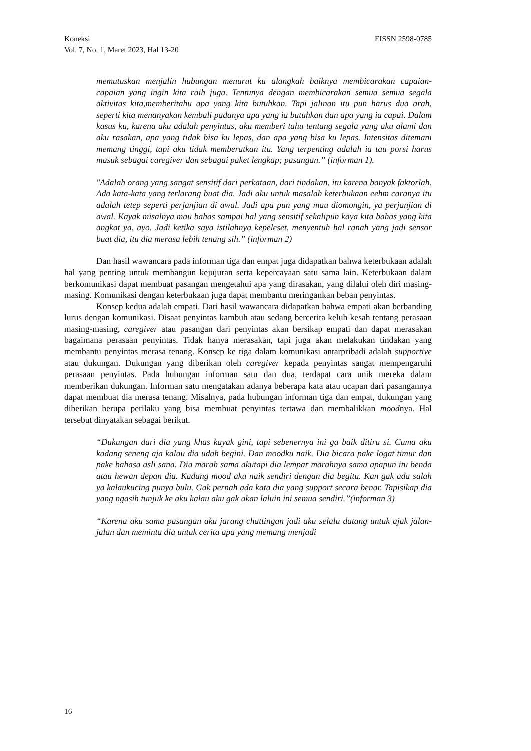EISSN 2598-0785 Koneksi
Vol. 7, No. 1, Maret 2023, Hal 13-20
memutuskan menjalin hubungan menurut ku alangkah baiknya membicarakan capaian-capaian yang ingin kita raih juga. Tentunya dengan membicarakan semua semua segala aktivitas kita,memberitahu apa yang kita butuhkan. Tapi jalinan itu pun harus dua arah, seperti kita menanyakan kembali padanya apa yang ia butuhkan dan apa yang ia capai. Dalam kasus ku, karena aku adalah penyintas, aku memberi tahu tentang segala yang aku alami dan aku rasakan, apa yang tidak bisa ku lepas, dan apa yang bisa ku lepas. Intensitas ditemani memang tinggi, tapi aku tidak memberatkan itu. Yang terpenting adalah ia tau porsi harus masuk sebagai caregiver dan sebagai paket lengkap; pasangan.” (informan 1).
"Adalah orang yang sangat sensitif dari perkataan, dari tindakan, itu karena banyak faktorlah. Ada kata-kata yang terlarang buat dia. Jadi aku untuk masalah keterbukaan eehm caranya itu adalah tetep seperti perjanjian di awal. Jadi apa pun yang mau diomongin, ya perjanjian di awal. Kayak misalnya mau bahas sampai hal yang sensitif sekalipun kaya kita bahas yang kita angkat ya, ayo. Jadi ketika saya istilahnya kepeleset, menyentuh hal ranah yang jadi sensor buat dia, itu dia merasa lebih tenang sih.” (informan 2)
Dan hasil wawancara pada informan tiga dan empat juga didapatkan bahwa keterbukaan adalah hal yang penting untuk membangun kejujuran serta kepercayaan satu sama lain. Keterbukaan dalam berkomunikasi dapat membuat pasangan mengetahui apa yang dirasakan, yang dilalui oleh diri masing-masing. Komunikasi dengan keterbukaan juga dapat membantu meringankan beban penyintas.
Konsep kedua adalah empati. Dari hasil wawancara didapatkan bahwa empati akan berbanding lurus dengan komunikasi. Disaat penyintas kambuh atau sedang bercerita keluh kesah tentang perasaan masing-masing, caregiver atau pasangan dari penyintas akan bersikap empati dan dapat merasakan bagaimana perasaan penyintas. Tidak hanya merasakan, tapi juga akan melakukan tindakan yang membantu penyintas merasa tenang. Konsep ke tiga dalam komunikasi antarpribadi adalah supportive atau dukungan. Dukungan yang diberikan oleh caregiver kepada penyintas sangat mempengaruhi perasaan penyintas. Pada hubungan informan satu dan dua, terdapat cara unik mereka dalam memberikan dukungan. Informan satu mengatakan adanya beberapa kata atau ucapan dari pasangannya dapat membuat dia merasa tenang. Misalnya, pada hubungan informan tiga dan empat, dukungan yang diberikan berupa perilaku yang bisa membuat penyintas tertawa dan membalikkan moodnya. Hal tersebut dinyatakan sebagai berikut.
“Dukungan dari dia yang khas kayak gini, tapi sebenernya ini ga baik ditiru si. Cuma aku kadang seneng aja kalau dia udah begini. Dan moodku naik. Dia bicara pake logat timur dan pake bahasa asli sana. Dia marah sama akutapi dia lempar marahnya sama apapun itu benda atau hewan depan dia. Kadang mood aku naik sendiri dengan dia begitu. Kan gak ada salah ya kalaukucing punya bulu. Gak pernah ada kata dia yang support secara benar. Tapisikap dia yang ngasih tunjuk ke aku kalau aku gak akan laluin ini semua sendiri.”(informan 3)
“Karena aku sama pasangan aku jarang chattingan jadi aku selalu datang untuk ajak jalan-jalan dan meminta dia untuk cerita apa yang memang menjadi
16